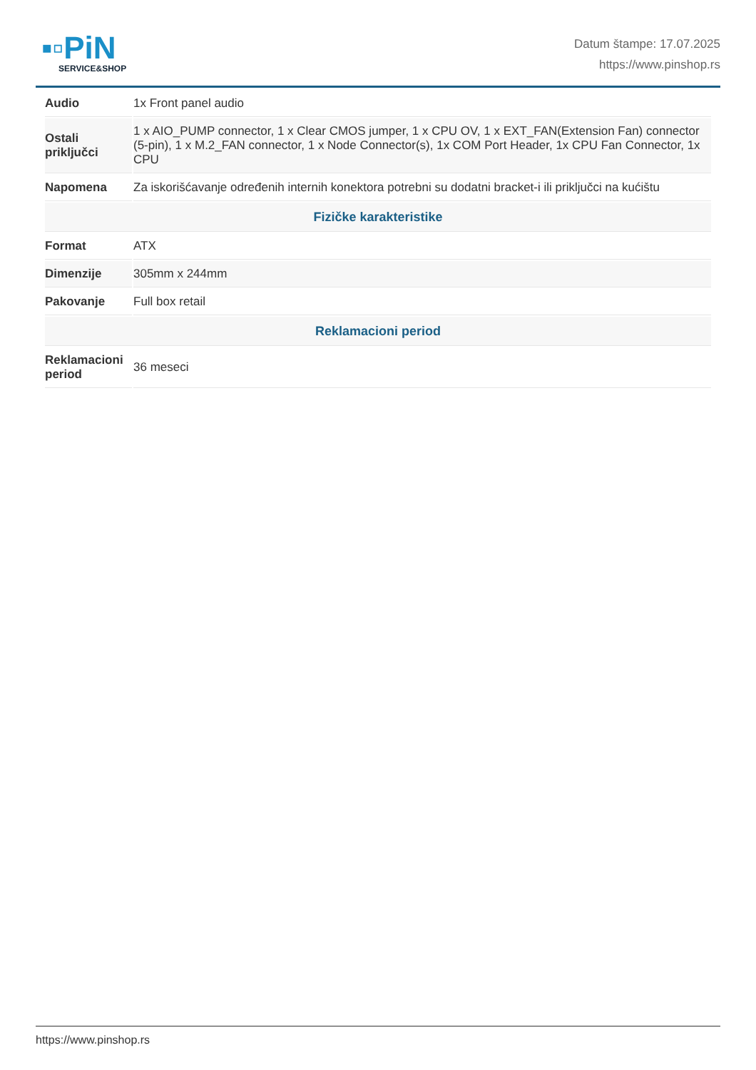▪▫PiN
SERVICE&SHOP
Datum štampe: 17.07.2025
https://www.pinshop.rs
| Audio | 1x Front panel audio |
| Ostali priključci | 1 x AIO_PUMP connector, 1 x Clear CMOS jumper, 1 x CPU OV, 1 x EXT_FAN(Extension Fan) connector (5-pin), 1 x M.2_FAN connector, 1 x Node Connector(s), 1x COM Port Header, 1x CPU Fan Connector, 1x CPU |
| Napomena | Za iskorišćavanje određenih internih konektora potrebni su dodatni bracket-i ili priključci na kućištu |
| Fizičke karakteristike | |
| Format | ATX |
| Dimenzije | 305mm x 244mm |
| Pakovanje | Full box retail |
| Reklamacioni period | |
| Reklamacioni period | 36 meseci |
https://www.pinshop.rs